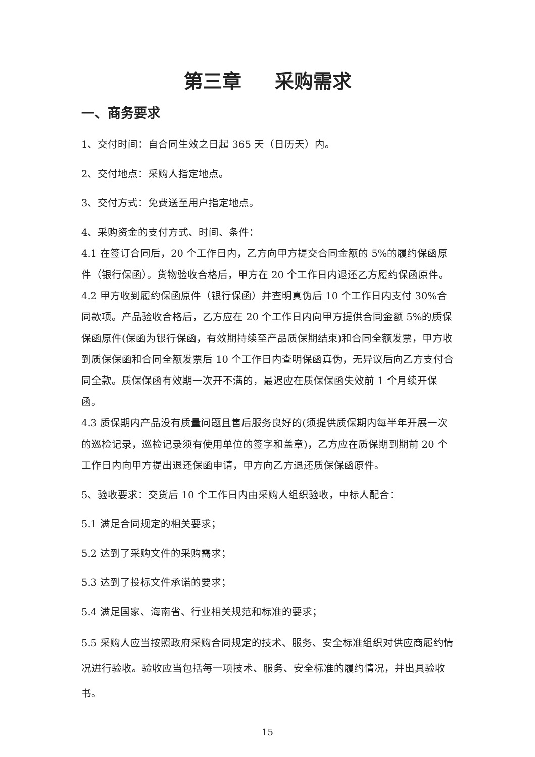第三章 采购需求
一、商务要求
1、交付时间：自合同生效之日起 365 天（日历天）内。
2、交付地点：采购人指定地点。
3、交付方式：免费送至用户指定地点。
4、采购资金的支付方式、时间、条件：
4.1 在签订合同后，20 个工作日内，乙方向甲方提交合同金额的 5%的履约保函原件（银行保函）。货物验收合格后，甲方在 20 个工作日内退还乙方履约保函原件。
4.2 甲方收到履约保函原件（银行保函）并查明真伪后 10 个工作日内支付 30%合同款项。产品验收合格后，乙方应在 20 个工作日内向甲方提供合同金额 5%的质保保函原件(保函为银行保函，有效期持续至产品质保期结束)和合同全额发票，甲方收到质保保函和合同全额发票后 10 个工作日内查明保函真伪，无异议后向乙方支付合同全款。质保保函有效期一次开不满的，最迟应在质保保函失效前 1 个月续开保函。
4.3 质保期内产品没有质量问题且售后服务良好的(须提供质保期内每半年开展一次的巡检记录，巡检记录须有使用单位的签字和盖章)，乙方应在质保期到期前 20 个工作日内向甲方提出退还保函申请，甲方向乙方退还质保保函原件。
5、验收要求：交货后 10 个工作日内由采购人组织验收，中标人配合：
5.1 满足合同规定的相关要求；
5.2 达到了采购文件的采购需求；
5.3 达到了投标文件承诺的要求；
5.4 满足国家、海南省、行业相关规范和标准的要求；
5.5 采购人应当按照政府采购合同规定的技术、服务、安全标准组织对供应商履约情况进行验收。验收应当包括每一项技术、服务、安全标准的履约情况，并出具验收书。
15